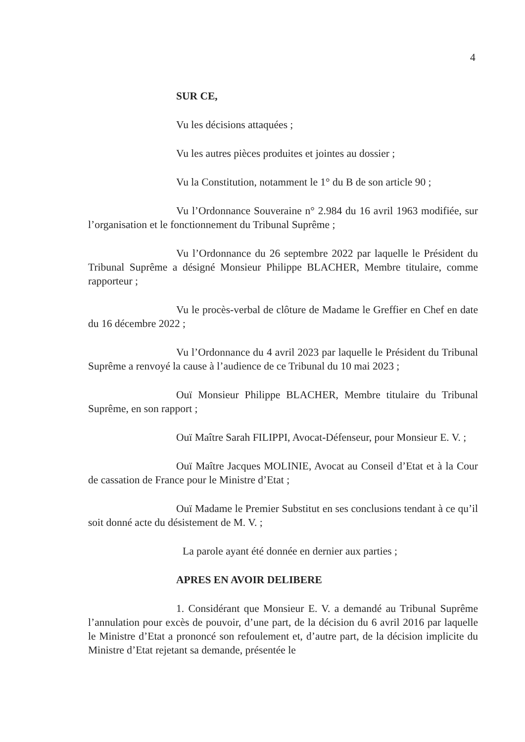4
SUR CE,
Vu les décisions attaquées ;
Vu les autres pièces produites et jointes au dossier ;
Vu la Constitution, notamment le 1° du B de son article 90 ;
Vu l’Ordonnance Souveraine n° 2.984 du 16 avril 1963 modifiée, sur l’organisation et le fonctionnement du Tribunal Suprême ;
Vu l’Ordonnance du 26 septembre 2022 par laquelle le Président du Tribunal Suprême a désigné Monsieur Philippe BLACHER, Membre titulaire, comme rapporteur ;
Vu le procès-verbal de clôture de Madame le Greffier en Chef en date du 16 décembre 2022 ;
Vu l’Ordonnance du 4 avril 2023 par laquelle le Président du Tribunal Suprême a renvoyé la cause à l’audience de ce Tribunal du 10 mai 2023 ;
Ouï Monsieur Philippe BLACHER, Membre titulaire du Tribunal Suprême, en son rapport ;
Ouï Maître Sarah FILIPPI, Avocat-Défenseur, pour Monsieur E. V. ;
Ouï Maître Jacques MOLINIE, Avocat au Conseil d’Etat et à la Cour de cassation de France pour le Ministre d’Etat ;
Ouï Madame le Premier Substitut en ses conclusions tendant à ce qu’il soit donné acte du désistement de M. V. ;
La parole ayant été donnée en dernier aux parties ;
APRES EN AVOIR DELIBERE
1. Considérant que Monsieur E. V. a demandé au Tribunal Suprême l’annulation pour excès de pouvoir, d’une part, de la décision du 6 avril 2016 par laquelle le Ministre d’Etat a prononcé son refoulement et, d’autre part, de la décision implicite du Ministre d’Etat rejetant sa demande, présentée le